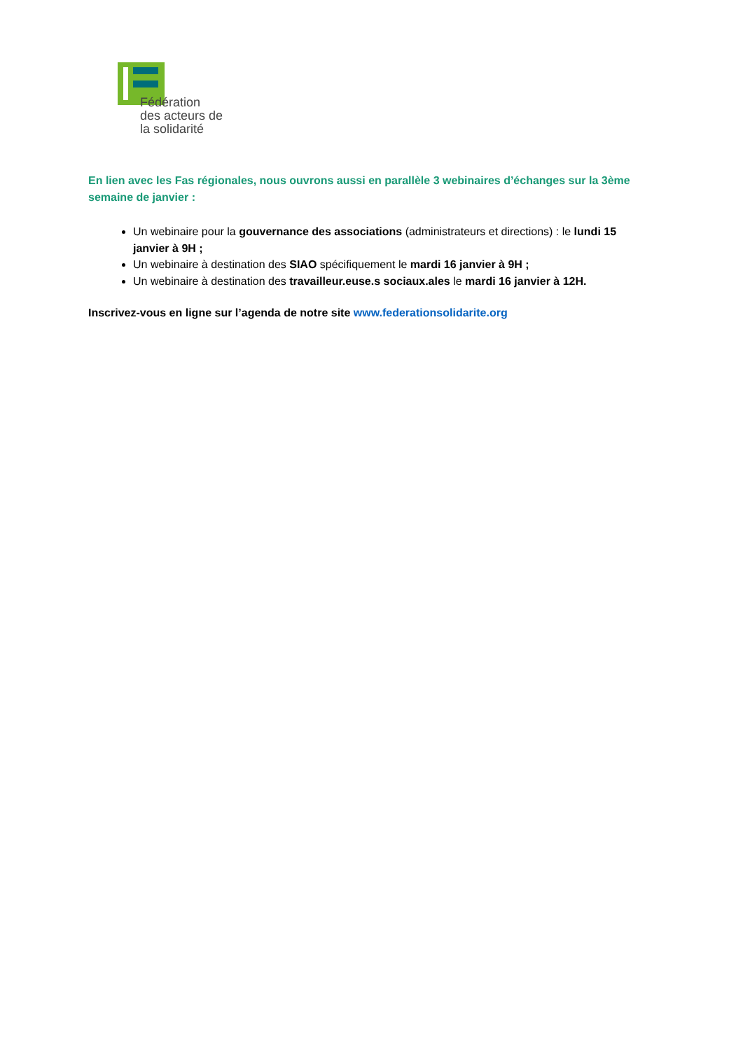Fédération
des acteurs de
la solidarité
En lien avec les Fas régionales, nous ouvrons aussi en parallèle 3 webinaires d’échanges sur la 3ème semaine de janvier :
Un webinaire pour la gouvernance des associations (administrateurs et directions) : le lundi 15 janvier à 9H ;
Un webinaire à destination des SIAO spécifiquement le mardi 16 janvier à 9H ;
Un webinaire à destination des travailleur.euse.s sociaux.ales le mardi 16 janvier à 12H.
Inscrivez-vous en ligne sur l’agenda de notre site www.federationsolidarite.org